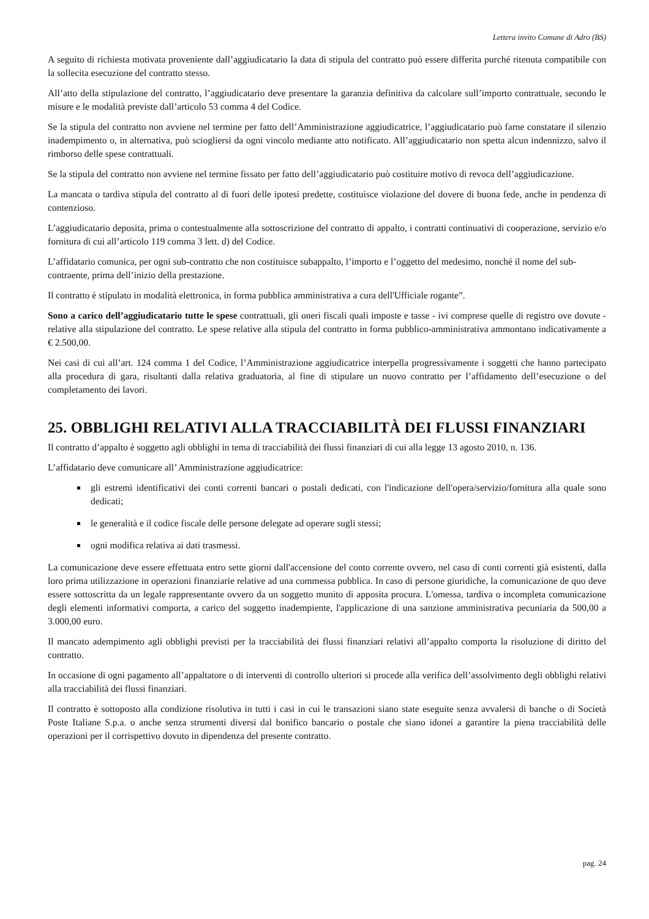Lettera invito Comune di Adro (BS)
A seguito di richiesta motivata proveniente dall’aggiudicatario la data di stipula del contratto può essere differita purché ritenuta compatibile con la sollecita esecuzione del contratto stesso.
All’atto della stipulazione del contratto, l’aggiudicatario deve presentare la garanzia definitiva da calcolare sull’importo contrattuale, secondo le misure e le modalità previste dall’articolo 53 comma 4 del Codice.
Se la stipula del contratto non avviene nel termine per fatto dell’Amministrazione aggiudicatrice, l’aggiudicatario può farne constatare il silenzio inadempimento o, in alternativa, può sciogliersi da ogni vincolo mediante atto notificato. All’aggiudicatario non spetta alcun indennizzo, salvo il rimborso delle spese contrattuali.
Se la stipula del contratto non avviene nel termine fissato per fatto dell’aggiudicatario può costituire motivo di revoca dell’aggiudicazione.
La mancata o tardiva stipula del contratto al di fuori delle ipotesi predette, costituisce violazione del dovere di buona fede, anche in pendenza di contenzioso.
L’aggiudicatario deposita, prima o contestualmente alla sottoscrizione del contratto di appalto, i contratti continuativi di cooperazione, servizio e/o fornitura di cui all’articolo 119 comma 3 lett. d) del Codice.
L’affidatario comunica, per ogni sub-contratto che non costituisce subappalto, l’importo e l’oggetto del medesimo, nonché il nome del sub-contraente, prima dell’inizio della prestazione.
Il contratto è stipulato in modalità elettronica, in forma pubblica amministrativa a cura dell'Ufficiale rogante”.
Sono a carico dell’aggiudicatario tutte le spese contrattuali, gli oneri fiscali quali imposte e tasse - ivi comprese quelle di registro ove dovute - relative alla stipulazione del contratto. Le spese relative alla stipula del contratto in forma pubblico-amministrativa ammontano indicativamente a € 2.500,00.
Nei casi di cui all’art. 124 comma 1 del Codice, l’Amministrazione aggiudicatrice interpella progressivamente i soggetti che hanno partecipato alla procedura di gara, risultanti dalla relativa graduatoria, al fine di stipulare un nuovo contratto per l’affidamento dell’esecuzione o del completamento dei lavori.
25. OBBLIGHI RELATIVI ALLA TRACCIABILITÀ DEI FLUSSI FINANZIARI
Il contratto d’appalto è soggetto agli obblighi in tema di tracciabilità dei flussi finanziari di cui alla legge 13 agosto 2010, n. 136.
L’affidatario deve comunicare all’ Amministrazione aggiudicatrice:
gli estremi identificativi dei conti correnti bancari o postali dedicati, con l'indicazione dell'opera/servizio/fornitura alla quale sono dedicati;
le generalità e il codice fiscale delle persone delegate ad operare sugli stessi;
ogni modifica relativa ai dati trasmessi.
La comunicazione deve essere effettuata entro sette giorni dall'accensione del conto corrente ovvero, nel caso di conti correnti già esistenti, dalla loro prima utilizzazione in operazioni finanziarie relative ad una commessa pubblica. In caso di persone giuridiche, la comunicazione de quo deve essere sottoscritta da un legale rappresentante ovvero da un soggetto munito di apposita procura. L'omessa, tardiva o incompleta comunicazione degli elementi informativi comporta, a carico del soggetto inadempiente, l'applicazione di una sanzione amministrativa pecuniaria da 500,00 a 3.000,00 euro.
Il mancato adempimento agli obblighi previsti per la tracciabilità dei flussi finanziari relativi all’appalto comporta la risoluzione di diritto del contratto.
In occasione di ogni pagamento all’appaltatore o di interventi di controllo ulteriori si procede alla verifica dell’assolvimento degli obblighi relativi alla tracciabilità dei flussi finanziari.
Il contratto è sottoposto alla condizione risolutiva in tutti i casi in cui le transazioni siano state eseguite senza avvalersi di banche o di Società Poste Italiane S.p.a. o anche senza strumenti diversi dal bonifico bancario o postale che siano idonei a garantire la piena tracciabilità delle operazioni per il corrispettivo dovuto in dipendenza del presente contratto.
pag. 24